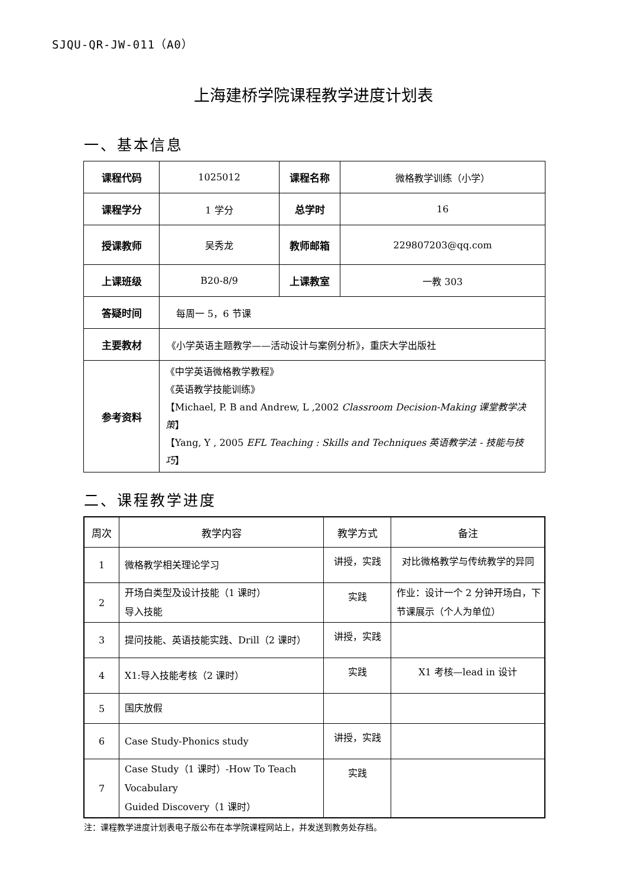SJQU-QR-JW-011（A0）
上海建桥学院课程教学进度计划表
一、基本信息
| 课程代码 | 1025012 | 课程名称 | 微格教学训练（小学） |
| 课程学分 | 1 学分 | 总学时 | 16 |
| 授课教师 | 吴秀龙 | 教师邮箱 | 229807203@qq.com |
| 上课班级 | B20-8/9 | 上课教室 | 一教 303 |
| 答疑时间 | 每周一 5，6 节课 | | |
| 主要教材 | 《小学英语主题教学——活动设计与案例分析》，重庆大学出版社 | | |
| 参考资料 | 《中学英语微格教学教程》 《英语教学技能训练》 【Michael, P. B and Andrew, L ,2002 Classroom Decision-Making 课堂教学决策 】 【Yang, Y , 2005 EFL Teaching : Skills and Techniques 英语教学法 - 技能与技巧 】 | | |
二、课程教学进度
| 周次 | 教学内容 | 教学方式 | 备注 |
| --- | --- | --- | --- |
| 1 | 微格教学相关理论学习 | 讲授，实践 | 对比微格教学与传统教学的异同 |
| 2 | 开场白类型及设计技能（1 课时） 导入技能 | 实践 | 作业：设计一个 2 分钟开场白，下节课展示（个人为单位） |
| 3 | 提问技能、英语技能实践、Drill（2 课时） | 讲授，实践 | |
| 4 | X1:导入技能考核（2 课时） | 实践 | X1 考核—lead in 设计 |
| 5 | 国庆放假 | | |
| 6 | Case Study-Phonics study | 讲授，实践 | |
| 7 | Case Study（1 课时）-How To Teach Vocabulary Guided Discovery（1 课时） | 实践 | |
注：课程教学进度计划表电子版公布在本学院课程网站上，并发送到教务处存档。